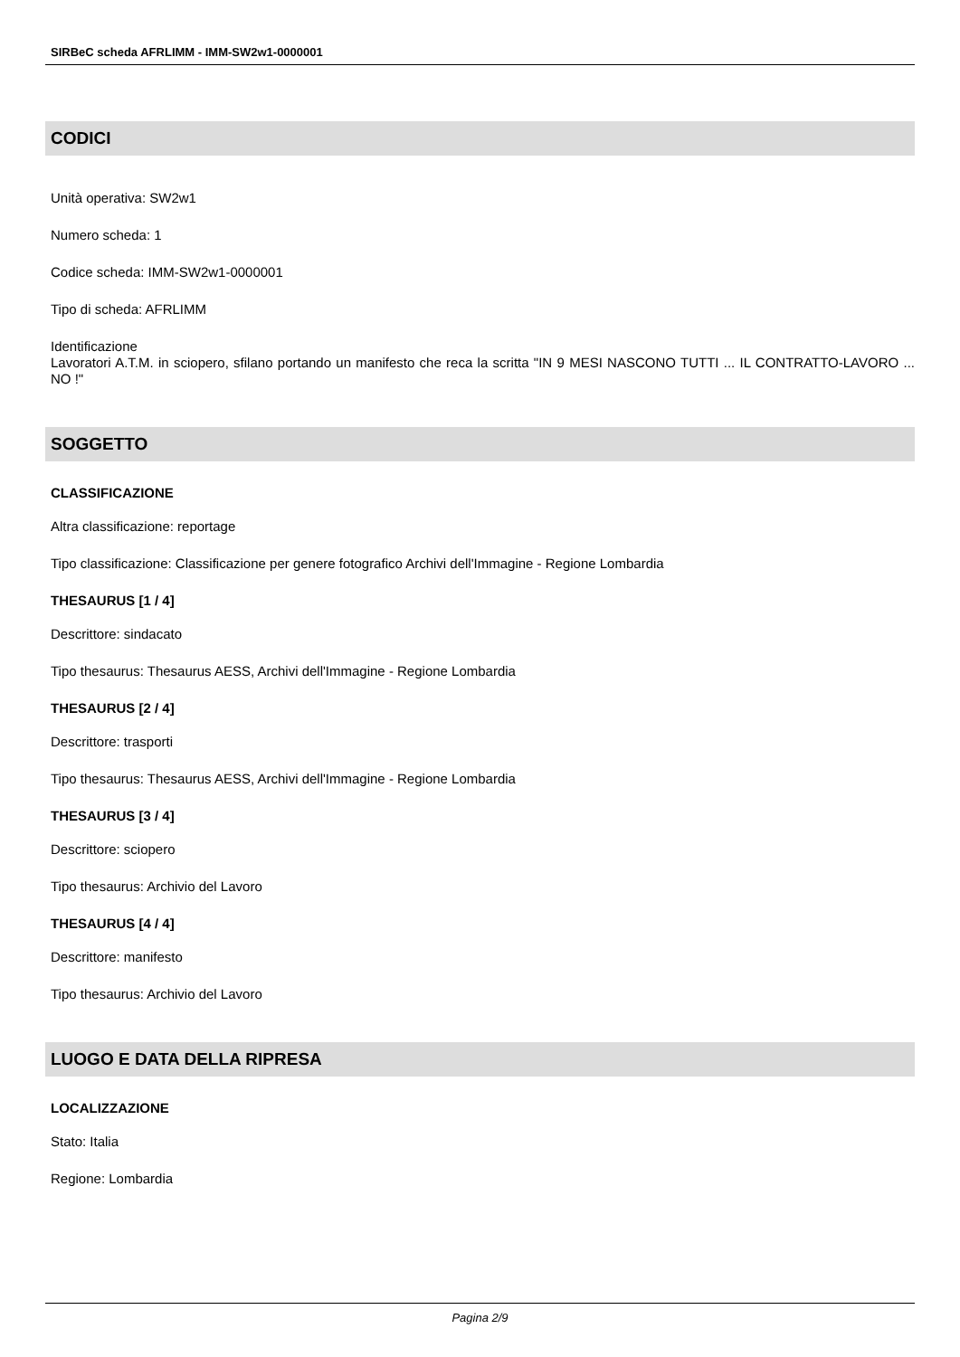SIRBeC scheda AFRLIMM - IMM-SW2w1-0000001
CODICI
Unità operativa: SW2w1
Numero scheda: 1
Codice scheda: IMM-SW2w1-0000001
Tipo di scheda: AFRLIMM
Identificazione
Lavoratori A.T.M. in sciopero, sfilano portando un manifesto che reca la scritta "IN 9 MESI NASCONO TUTTI ... IL CONTRATTO-LAVORO ... NO !"
SOGGETTO
CLASSIFICAZIONE
Altra classificazione: reportage
Tipo classificazione: Classificazione per genere fotografico Archivi dell'Immagine - Regione Lombardia
THESAURUS [1 / 4]
Descrittore: sindacato
Tipo thesaurus: Thesaurus AESS, Archivi dell'Immagine - Regione Lombardia
THESAURUS [2 / 4]
Descrittore: trasporti
Tipo thesaurus: Thesaurus AESS, Archivi dell'Immagine - Regione Lombardia
THESAURUS [3 / 4]
Descrittore: sciopero
Tipo thesaurus: Archivio del Lavoro
THESAURUS [4 / 4]
Descrittore: manifesto
Tipo thesaurus: Archivio del Lavoro
LUOGO E DATA DELLA RIPRESA
LOCALIZZAZIONE
Stato: Italia
Regione: Lombardia
Pagina 2/9